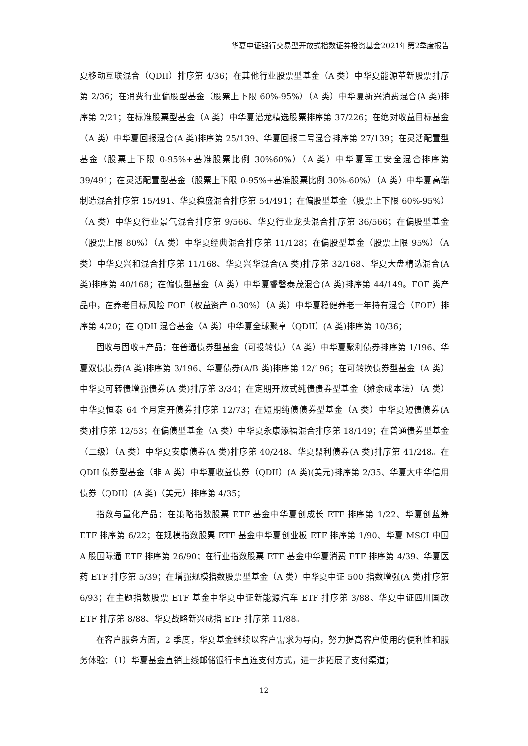华夏中证银行交易型开放式指数证券投资基金2021年第2季度报告
夏移动互联混合（QDII）排序第 4/36；在其他行业股票型基金（A 类）中华夏能源革新股票排序第 2/36；在消费行业偏股型基金（股票上下限 60%-95%）（A 类）中华夏新兴消费混合(A 类)排序第 2/21；在标准股票型基金（A 类）中华夏潜龙精选股票排序第 37/226；在绝对收益目标基金（A 类）中华夏回报混合(A 类)排序第 25/139、华夏回报二号混合排序第 27/139；在灵活配置型基金（股票上下限 0-95%+基准股票比例 30%60%）（A 类）中华夏军工安全混合排序第 39/491；在灵活配置型基金（股票上下限 0-95%+基准股票比例 30%-60%）（A 类）中华夏高端制造混合排序第 15/491、华夏稳盛混合排序第 54/491；在偏股型基金（股票上下限 60%-95%）（A 类）中华夏行业景气混合排序第 9/566、华夏行业龙头混合排序第 36/566；在偏股型基金（股票上限 80%）（A 类）中华夏经典混合排序第 11/128；在偏股型基金（股票上限 95%）（A 类）中华夏兴和混合排序第 11/168、华夏兴华混合(A 类)排序第 32/168、华夏大盘精选混合(A 类)排序第 40/168；在偏债型基金（A 类）中华夏睿磐泰茂混合(A 类)排序第 44/149。FOF 类产品中，在养老目标风险 FOF（权益资产 0-30%）（A 类）中华夏稳健养老一年持有混合（FOF）排序第 4/20；在 QDII 混合基金（A 类）中华夏全球聚享（QDII）(A 类)排序第 10/36；
固收与固收+产品：在普通债券型基金（可投转债）（A 类）中华夏聚利债券排序第 1/196、华夏双债债券(A 类)排序第 3/196、华夏债券(A/B 类)排序第 12/196；在可转换债券型基金（A 类）中华夏可转债增强债券(A 类)排序第 3/34；在定期开放式纯债债券型基金（摊余成本法）（A 类）中华夏恒泰 64 个月定开债券排序第 12/73；在短期纯债债券型基金（A 类）中华夏短债债券(A 类)排序第 12/53；在偏债型基金（A 类）中华夏永康添福混合排序第 18/149；在普通债券型基金（二级）（A 类）中华夏安康债券(A 类)排序第 40/248、华夏鼎利债券(A 类)排序第 41/248。在 QDII 债券型基金（非 A 类）中华夏收益债券（QDII）(A 类)(美元)排序第 2/35、华夏大中华信用债券（QDII）(A 类)（美元）排序第 4/35；
指数与量化产品：在策略指数股票 ETF 基金中华夏创成长 ETF 排序第 1/22、华夏创蓝筹 ETF 排序第 6/22；在规模指数股票 ETF 基金中华夏创业板 ETF 排序第 1/90、华夏 MSCI 中国 A 股国际通 ETF 排序第 26/90；在行业指数股票 ETF 基金中华夏消费 ETF 排序第 4/39、华夏医药 ETF 排序第 5/39；在增强规模指数股票型基金（A 类）中华夏中证 500 指数增强(A 类)排序第 6/93；在主题指数股票 ETF 基金中华夏中证新能源汽车 ETF 排序第 3/88、华夏中证四川国改 ETF 排序第 8/88、华夏战略新兴成指 ETF 排序第 11/88。
在客户服务方面，2 季度，华夏基金继续以客户需求为导向，努力提高客户使用的便利性和服务体验：（1）华夏基金直销上线邮储银行卡直连支付方式，进一步拓展了支付渠道；
12